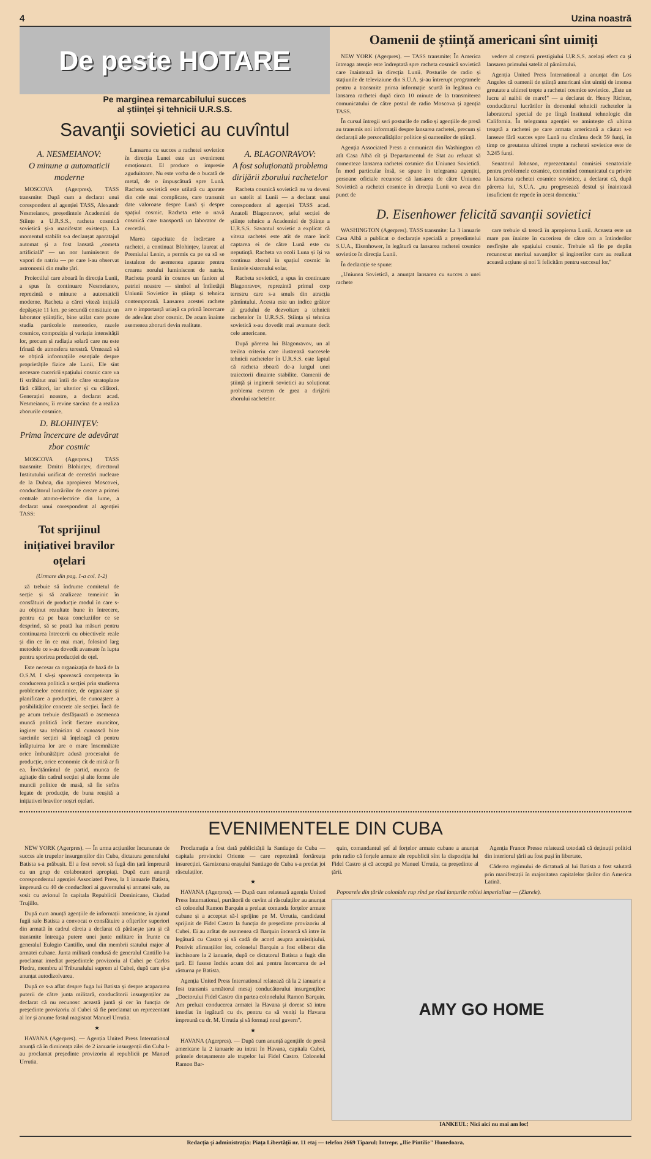4 Uzina noastră
De peste HOTARE
Pe marginea remarcabilului succes
al științei și tehnicii U.R.S.S.
Savanţii sovietici au cuvîntul
A. NESMEIANOV:
O minune a automaticii moderne
MOSCOVA (Agerpres). TASS transmite: După cum a declarat unui corespondent al agenției TASS, Alexandr Nesmeianov, președintele Academiei de Științe a U.R.S.S., racheta cosmică sovietică și-a manifestat existența. La momentul stabilit s-a declanșat aparatajul automat și a fost lansată „cometa artificială" — un nor luminiscent de vapori de natriu — pe care l-au observat astronomii din multe țări.
Proiectilul care zboară în direcția Lunii, a spus în continuare Nesmeianov, reprezintă o minune a automaticii moderne. Racheta a cărei viteză inițială depășește 11 km. pe secundă constituie un laborator științific, bine utilat care poate studia particolele meteorice, razele cosmice, compoziția și variația intensității lor, precum și radiația solară care nu este frînată de atmosfera terestră. Urmează să se obțină informațiile esențiale despre proprietățile fizice ale Lunii. Ele sînt necesare cuceririi spațiului cosmic care va fi străbătut mai întîi de către stratoplane fără călători, iar ulterior și cu călători. Generației noastre, a declarat acad. Nesmeianov, îi revine sarcina de a realiza zborurile cosmice.
D. BLOHINȚEV:
Prima încercare de adevărat zbor cosmic
MOSCOVA (Agerpres.) TASS transmite: Dmitri Blohințev, directorul Institutului unificat de cercetări nucleare de la Dubna, din apropierea Moscovei, conducătorul lucrărilor de creare a primei centrale atomo-electrice din lume, a declarat unui corespondent al agenției TASS:
Tot sprijinul inițiativei bravilor oțelari
(Urmare din pag. 1-a col. 1-2)
ză trebuie să îndrume comitetul de secție și să analizeze temeinic în consfătuiri de producție modul în care s-au obținut rezultate bune în întrecere, pentru ca pe baza concluziilor ce se desprind, să se poată lua măsuri pentru continuarea întrecerii cu obiectivele reale și din ce în ce mai mari, folosind larg metodele ce s-au dovedit avansate în lupta pentru sporirea producției de oțel.
Este necesar ca organizația de bază de la O.S.M. I să-și sporească competența în conducerea politică a secției prin studierea problemelor economice, de organizare și planificare a producției, de cunoaștere a posibilităților concrete ale secției. Încă de pe acum trebuie desfășurată o asemenea muncă politică încît fiecare muncitor, inginer sau tehnician să cunoască bine sarcinile secției să înțeleagă că pentru înfăptuirea lor are o mare însemnătate orice îmbunătățire adusă procesului de producție, orice economie cît de mică ar fi ea. Învățămîntul de partid, munca de agitație din cadrul secției și alte forme ale muncii politice de masă, să fie strîns legate de producție, de buna reușită a inițiativei bravilor noștri oțelari.
Lansarea cu succes a rachetei sovietice în direcția Lunei este un eveniment emoționant. El produce o impresie zguduitoare. Nu este vorba de o bucată de metal, de o împușcătură spre Lună. Racheta sovietică este utilată cu aparate din cele mai complicate, care transmit date valoroase despre Lună și despre spațiul cosmic. Racheta este o navă cosmică care transportă un laborator de cercetări.
Marea capacitate de încărcare a rachetei, a continuat Blohințev, laureat al Premiului Lenin, a permis ca pe ea să se instaleze de asemenea aparate pentru crearea norului luminiscent de natriu. Racheta poartă în cosmos un fanion al patriei noastre — simbol al întîietății Uniunii Sovietice în știința și tehnica contemporană. Lansarea acestei rachete are o importanță uriașă ca primă încercare de adevărat zbor cosmic. De acum înainte asemenea zboruri devin realitate.
A. BLAGONRAVOV:
A fost soluționată problema dirijării zborului rachetelor
Racheta cosmică sovietică nu va deveni un satelit al Lunii — a declarat unui corespondent al agenției TASS acad. Anatoli Blagonravov, șeful secției de științe tehnice a Academiei de Științe a U.R.S.S. Savantul sovietic a explicat că viteza rachetei este atît de mare încît captarea ei de către Lună este cu neputință. Racheta va ocoli Luna și își va continua zborul în spațiul cosmic în limitele sistemului solar.
Racheta sovietică, a spus în continuare Blagonravov, reprezintă primul corp terestru care s-a smuls din atracția pămîntului. Acesta este un indice grăitor al gradului de dezvoltare a tehnicii rachetelor în U.R.S.S. Știința și tehnica sovietică s-au dovedit mai avansate decît cele americane.
După părerea lui Blagonravov, un al treilea criteriu care ilustrează succesele tehnicii rachetelor în U.R.S.S. este faptul că racheta zboară de-a lungul unei traiectorii dinainte stabilite. Oamenii de știință și inginerii sovietici au soluționat problema extrem de grea a dirijării zborului rachetelor.
Oamenii de știință americani sînt uimiți
NEW YORK (Agerpres). — TASS transmite: În America întreaga atenție este îndreptată spre racheta cosmică sovietică care înaintează în direcția Lunii. Posturile de radio și stațiunile de televiziune din S.U.A. și-au întrerupt programele pentru a transmite prima informație scurtă în legătura cu lansarea rachetei după circa 10 minute de la transmiterea comunicatului de către postul de radio Moscova și agenția TASS.
În cursul întregii seri posturile de radio și agențiile de presă au transmis noi informații despre lansarea rachetei, precum și declarații ale personalităților politice și oamenilor de știință.
Agenția Associated Press a comunicat din Washington că atît Casa Albă cît și Departamentul de Stat au refuzat să comenteze lansarea rachetei cosmice din Uniunea Sovietică. În mod particular însă, se spune în telegrama agenției, persoane oficiale recunosc că lansarea de către Uniunea Sovietică a rachetei cosmice în direcția Lunii va avea din punct de
vedere al creșterii prestigiului U.R.S.S. același efect ca și lansarea primului satelit al pămîntului.
Agenția United Press International a anunțat din Los Angeles că oamenii de știință americani sînt uimiți de imensa greutate a ultimei trepte a rachetei cosmice sovietice. „Este un lucru al naibii de mare!" — a declarat dr. Henry Richter, conducătorul lucrărilor în domeniul tehnicii rachetelor la laboratorul special de pe lîngă Institutul tehnologic din California. În telegrama agenției se amintește că ultima treaptă a rachetei pe care armata americană a căutat s-o lanseze fără succes spre Lună nu cîntărea decît 59 funți, în timp ce greutatea ultimei trepte a rachetei sovietice este de 3.245 funți.
Senatorul Johnson, reprezentantul comisiei senatoriale pentru problemele cosmice, comentînd comunicatul cu privire la lansarea rachetei cosmice sovietice, a declarat că, după părerea lui, S.U.A. „nu progresează destul și înaintează insuficient de repede în acest domeniu."
D. Eisenhower felicită savanții sovietici
WASHINGTON (Agerpres). TASS transmite: La 3 ianuarie Casa Albă a publicat o declarație specială a președintelui S.U.A., Eisenhower, în legătură cu lansarea rachetei cosmice sovietice în direcția Lunii.
În declarație se spune:
„Uniunea Sovietică, a anunțat lansarea cu succes a unei rachete
care trebuie să treacă în apropierea Lunii. Aceasta este un mare pas înainte în cucerirea de către om a întinderilor nesfîrșite ale spațiului cosmic. Trebuie să fie pe deplin recunoscut meritul savanților și inginerilor care au realizat această acțiune și noi îi felicităm pentru succesul lor."
EVENIMENTELE DIN CUBA
NEW YORK (Agerpres). — În urma acțiunilor încununate de succes ale trupelor insurgenților din Cuba, dictatura generalului Batista s-a prăbușit. El a fost nevoit să fugă din țară împreună cu un grup de colaboratori apropiați. După cum anunță corespondentul agenției Associated Press, la 1 ianuarie Batista, împreună cu 40 de conducători ai guvernului și armatei sale, au sosit cu avionul în capitala Republicii Dominicane, Ciudad Trujillo.
După cum anunță agențiile de informații americane, în ajunul fugii sale Batista a convocat o consfătuire a ofițerilor superiori din armată în cadrul căreia a declarat că părăsește țara și că transmite întreaga putere unei junte militare în frunte cu generalul Eulogio Cantillo, unul din membrii statului major al armatei cubane. Junta militară condusă de generalul Cantillo l-a proclamat imediat președintele provizoriu al Cubei pe Carlos Piedra, membru al Tribunalului suprem al Cubei, după care și-a anunțat autodizolvarea.
După ce s-a aflat despre fuga lui Batista și despre acapararea puterii de către junta militară, conducătorii insurgenților au declarat că nu recunosc această juntă și cer în funcția de președinte provizoriu al Cubei să fie proclamat un reprezentant al lor și anume fostul magistrat Manuel Urrutia.
★
HAVANA (Agerpres). — Agenția United Press International anunță că în dimineața zilei de 2 ianuarie insurgenții din Cuba l-au proclamat președinte provizoriu al republicii pe Manuel Urrutia.
Proclamația a fost dată publicității la Santiago de Cuba — capitala provinciei Oriente — care reprezintă fortăreața insurecției. Garnizoana orașului Santiago de Cuba s-a predat joi răsculaților.
★
HAVANA (Agerpres). — După cum relatează agenția United Press International, purtătorii de cuvînt ai răsculaților au anunțat că colonelul Ramon Barquin a preluat comanda forțelor armate cubane și a acceptat să-l sprijine pe M. Urrutia, candidatul sprijinit de Fidel Castro la funcția de președinte provizoriu al Cubei. Ei au arătat de asemenea că Barquin încearcă să intre în legătură cu Castro și să cadă de acord asupra armistițiului. Potrivit afirmațiilor lor, colonelul Barquin a fost eliberat din închisoare la 2 ianuarie, după ce dictatorul Batista a fugit din țară. El fusese închis acum doi ani pentru încercarea de a-l răsturna pe Batista.
Agenția United Press International relatează că la 2 ianuarie a fost transmis următorul mesaj conducătorului insurgenților: „Doctorului Fidel Castro din partea colonelului Ramon Barquin. Am preluat conducerea armatei la Havana și doresc să intru imediat în legătură cu dv. pentru ca să veniți la Havana împreună cu dr. M. Urrutia și să formați noul guvern".
★
HAVANA (Agerpres). — După cum anunță agențiile de presă americane la 2 ianuarie au intrat în Havana, capitala Cubei, primele detașamente ale trupelor lui Fidel Castro. Colonelul Ramon Bar-
quin, comandantul șef al forțelor armate cubane a anunțat prin radio că forțele armate ale republicii sînt la dispoziția lui Fidel Castro și că acceptă pe Manuel Urrutia, ca președinte al țării.
Agenția France Presse relatează totodată că deținuții politici din interiorul țării au fost puși în libertate.
Căderea regimului de dictatură al lui Batista a fost salutată prin manifestații în majoritatea capitalelor țărilor din America Latină.
Popoarele din țările coloniale rup rînd pe rînd lanțurile robiei imperialiste — (Ziarele).
AMY GO HOME
IANKEUL: Nici aici nu mai am loc!
Redacția și administrația: Piața Libertății nr. 11 etaj — telefon 2669 Tiparul: Intrepr. „Ilie Pintilie" Hunedoara.